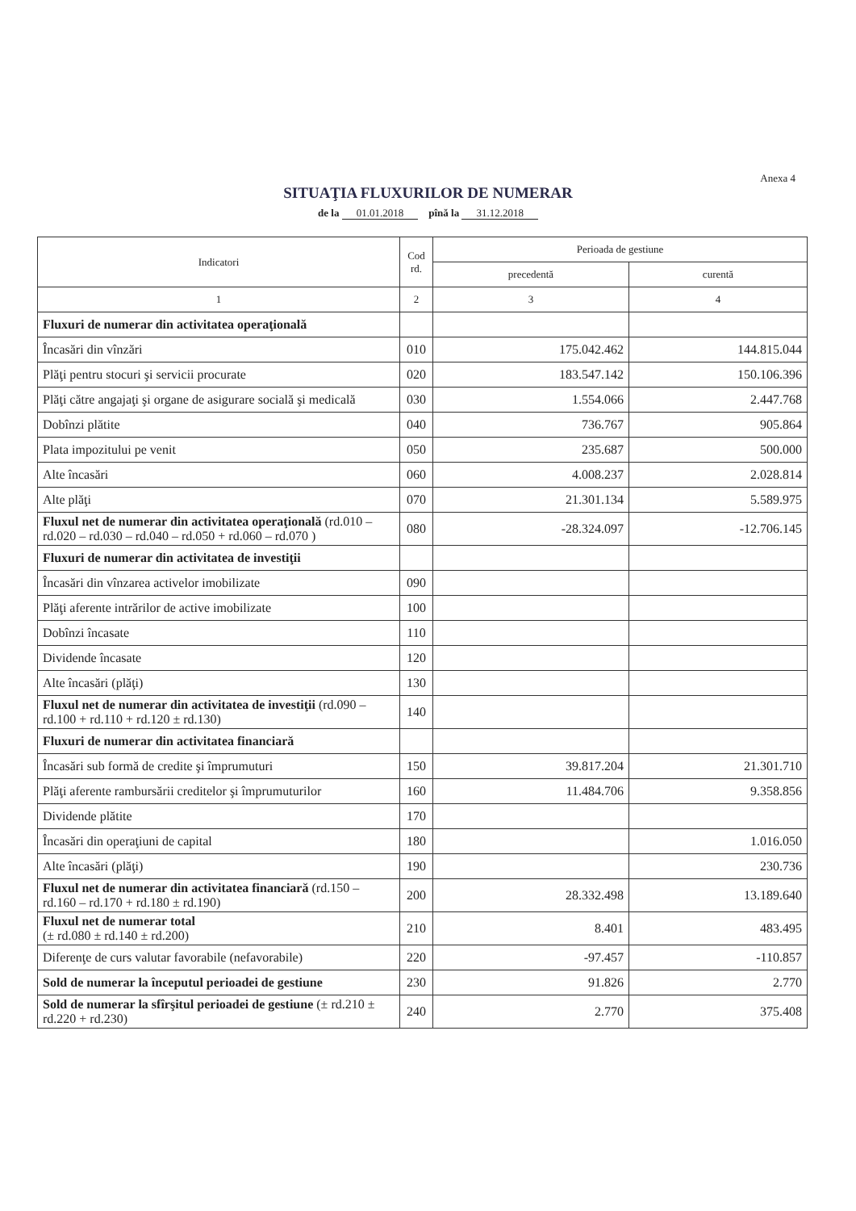Anexa 4
SITUAŢIA FLUXURILOR DE NUMERAR
de la 01.01.2018 pînă la 31.12.2018
| Indicatori | Cod rd. | Perioada de gestiune | |
| --- | --- | --- | --- |
| | | precedentă | curentă |
| 1 | 2 | 3 | 4 |
| Fluxuri de numerar din activitatea operaţională | | | |
| Încasări din vînzări | 010 | 175.042.462 | 144.815.044 |
| Plăţi pentru stocuri şi servicii procurate | 020 | 183.547.142 | 150.106.396 |
| Plăţi către angajaţi şi organe de asigurare socială şi medicală | 030 | 1.554.066 | 2.447.768 |
| Dobînzi plătite | 040 | 736.767 | 905.864 |
| Plata impozitului pe venit | 050 | 235.687 | 500.000 |
| Alte încasări | 060 | 4.008.237 | 2.028.814 |
| Alte plăţi | 070 | 21.301.134 | 5.589.975 |
| Fluxul net de numerar din activitatea operaţională (rd.010 – rd.020 – rd.030 – rd.040 – rd.050 + rd.060 – rd.070 ) | 080 | -28.324.097 | -12.706.145 |
| Fluxuri de numerar din activitatea de investiţii | | | |
| Încasări din vînzarea activelor imobilizate | 090 | | |
| Plăţi aferente intrărilor de active imobilizate | 100 | | |
| Dobînzi încasate | 110 | | |
| Dividende încasate | 120 | | |
| Alte încasări (plăţi) | 130 | | |
| Fluxul net de numerar din activitatea de investiţii (rd.090 – rd.100 + rd.110 + rd.120 ± rd.130) | 140 | | |
| Fluxuri de numerar din activitatea financiară | | | |
| Încasări sub formă de credite şi împrumuturi | 150 | 39.817.204 | 21.301.710 |
| Plăţi aferente rambursării creditelor şi împrumuturilor | 160 | 11.484.706 | 9.358.856 |
| Dividende plătite | 170 | | |
| Încasări din operaţiuni de capital | 180 | | 1.016.050 |
| Alte încasări (plăţi) | 190 | | 230.736 |
| Fluxul net de numerar din activitatea financiară (rd.150 – rd.160 – rd.170 + rd.180 ± rd.190) | 200 | 28.332.498 | 13.189.640 |
| Fluxul net de numerar total (± rd.080 ± rd.140 ± rd.200) | 210 | 8.401 | 483.495 |
| Diferenţe de curs valutar favorabile (nefavorabile) | 220 | -97.457 | -110.857 |
| Sold de numerar la începutul perioadei de gestiune | 230 | 91.826 | 2.770 |
| Sold de numerar la sfîrşitul perioadei de gestiune (± rd.210 ± rd.220 + rd.230) | 240 | 2.770 | 375.408 |